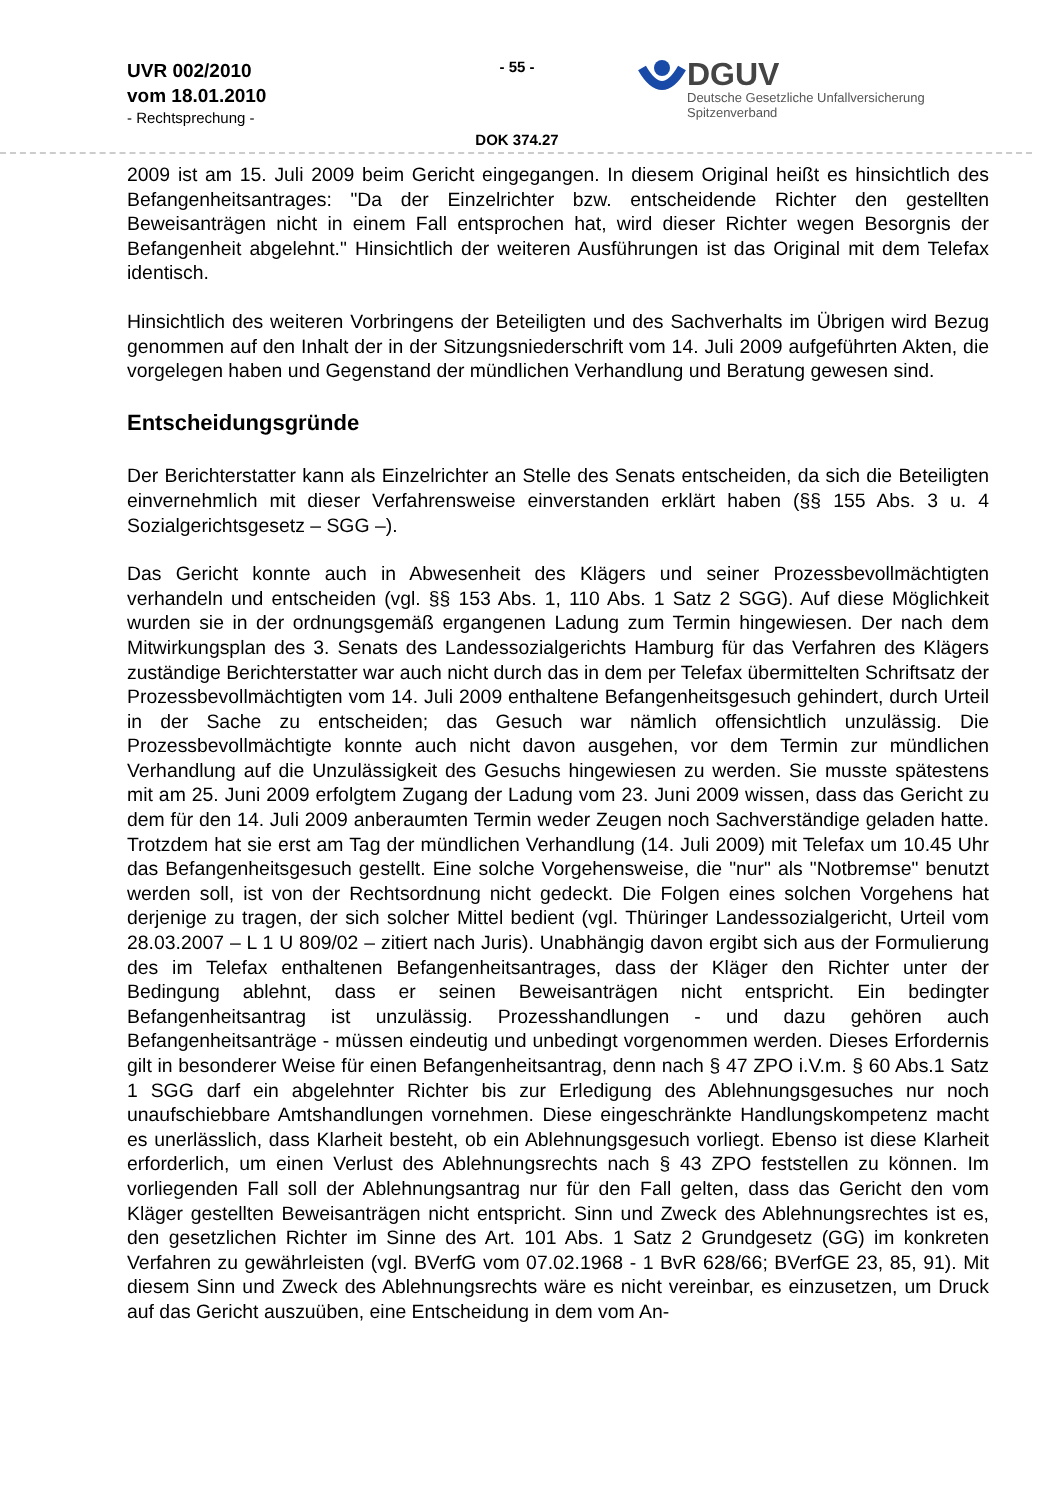UVR 002/2010
vom 18.01.2010
- Rechtsprechung -
- 55 -
DOK 374.27
DGUV
Deutsche Gesetzliche Unfallversicherung
Spitzenverband
2009 ist am 15. Juli 2009 beim Gericht eingegangen. In diesem Original heißt es hinsichtlich des Befangenheitsantrages: "Da der Einzelrichter bzw. entscheidende Richter den gestellten Beweisanträgen nicht in einem Fall entsprochen hat, wird dieser Richter wegen Besorgnis der Befangenheit abgelehnt." Hinsichtlich der weiteren Ausführungen ist das Original mit dem Telefax identisch.
Hinsichtlich des weiteren Vorbringens der Beteiligten und des Sachverhalts im Übrigen wird Bezug genommen auf den Inhalt der in der Sitzungsniederschrift vom 14. Juli 2009 aufgeführten Akten, die vorgelegen haben und Gegenstand der mündlichen Verhandlung und Beratung gewesen sind.
Entscheidungsgründe
Der Berichterstatter kann als Einzelrichter an Stelle des Senats entscheiden, da sich die Beteiligten einvernehmlich mit dieser Verfahrensweise einverstanden erklärt haben (§§ 155 Abs. 3 u. 4 Sozialgerichtsgesetz – SGG –).
Das Gericht konnte auch in Abwesenheit des Klägers und seiner Prozessbevollmächtigten verhandeln und entscheiden (vgl. §§ 153 Abs. 1, 110 Abs. 1 Satz 2 SGG). Auf diese Möglichkeit wurden sie in der ordnungsgemäß ergangenen Ladung zum Termin hingewiesen. Der nach dem Mitwirkungsplan des 3. Senats des Landessozialgerichts Hamburg für das Verfahren des Klägers zuständige Berichterstatter war auch nicht durch das in dem per Telefax übermittelten Schriftsatz der Prozessbevollmächtigten vom 14. Juli 2009 enthaltene Befangenheitsgesuch gehindert, durch Urteil in der Sache zu entscheiden; das Gesuch war nämlich offensichtlich unzulässig. Die Prozessbevollmächtigte konnte auch nicht davon ausgehen, vor dem Termin zur mündlichen Verhandlung auf die Unzulässigkeit des Gesuchs hingewiesen zu werden. Sie musste spätestens mit am 25. Juni 2009 erfolgtem Zugang der Ladung vom 23. Juni 2009 wissen, dass das Gericht zu dem für den 14. Juli 2009 anberaumten Termin weder Zeugen noch Sachverständige geladen hatte. Trotzdem hat sie erst am Tag der mündlichen Verhandlung (14. Juli 2009) mit Telefax um 10.45 Uhr das Befangenheitsgesuch gestellt. Eine solche Vorgehensweise, die "nur" als "Notbremse" benutzt werden soll, ist von der Rechtsordnung nicht gedeckt. Die Folgen eines solchen Vorgehens hat derjenige zu tragen, der sich solcher Mittel bedient (vgl. Thüringer Landessozialgericht, Urteil vom 28.03.2007 – L 1 U 809/02 – zitiert nach Juris). Unabhängig davon ergibt sich aus der Formulierung des im Telefax enthaltenen Befangenheitsantrages, dass der Kläger den Richter unter der Bedingung ablehnt, dass er seinen Beweisanträgen nicht entspricht. Ein bedingter Befangenheitsantrag ist unzulässig. Prozesshandlungen - und dazu gehören auch Befangenheitsanträge - müssen eindeutig und unbedingt vorgenommen werden. Dieses Erfordernis gilt in besonderer Weise für einen Befangenheitsantrag, denn nach § 47 ZPO i.V.m. § 60 Abs.1 Satz 1 SGG darf ein abgelehnter Richter bis zur Erledigung des Ablehnungsgesuches nur noch unaufschiebbare Amtshandlungen vornehmen. Diese eingeschränkte Handlungskompetenz macht es unerlässlich, dass Klarheit besteht, ob ein Ablehnungsgesuch vorliegt. Ebenso ist diese Klarheit erforderlich, um einen Verlust des Ablehnungsrechts nach § 43 ZPO feststellen zu können. Im vorliegenden Fall soll der Ablehnungsantrag nur für den Fall gelten, dass das Gericht den vom Kläger gestellten Beweisanträgen nicht entspricht. Sinn und Zweck des Ablehnungsrechtes ist es, den gesetzlichen Richter im Sinne des Art. 101 Abs. 1 Satz 2 Grundgesetz (GG) im konkreten Verfahren zu gewährleisten (vgl. BVerfG vom 07.02.1968 - 1 BvR 628/66; BVerfGE 23, 85, 91). Mit diesem Sinn und Zweck des Ablehnungsrechts wäre es nicht vereinbar, es einzusetzen, um Druck auf das Gericht auszuüben, eine Entscheidung in dem vom An-